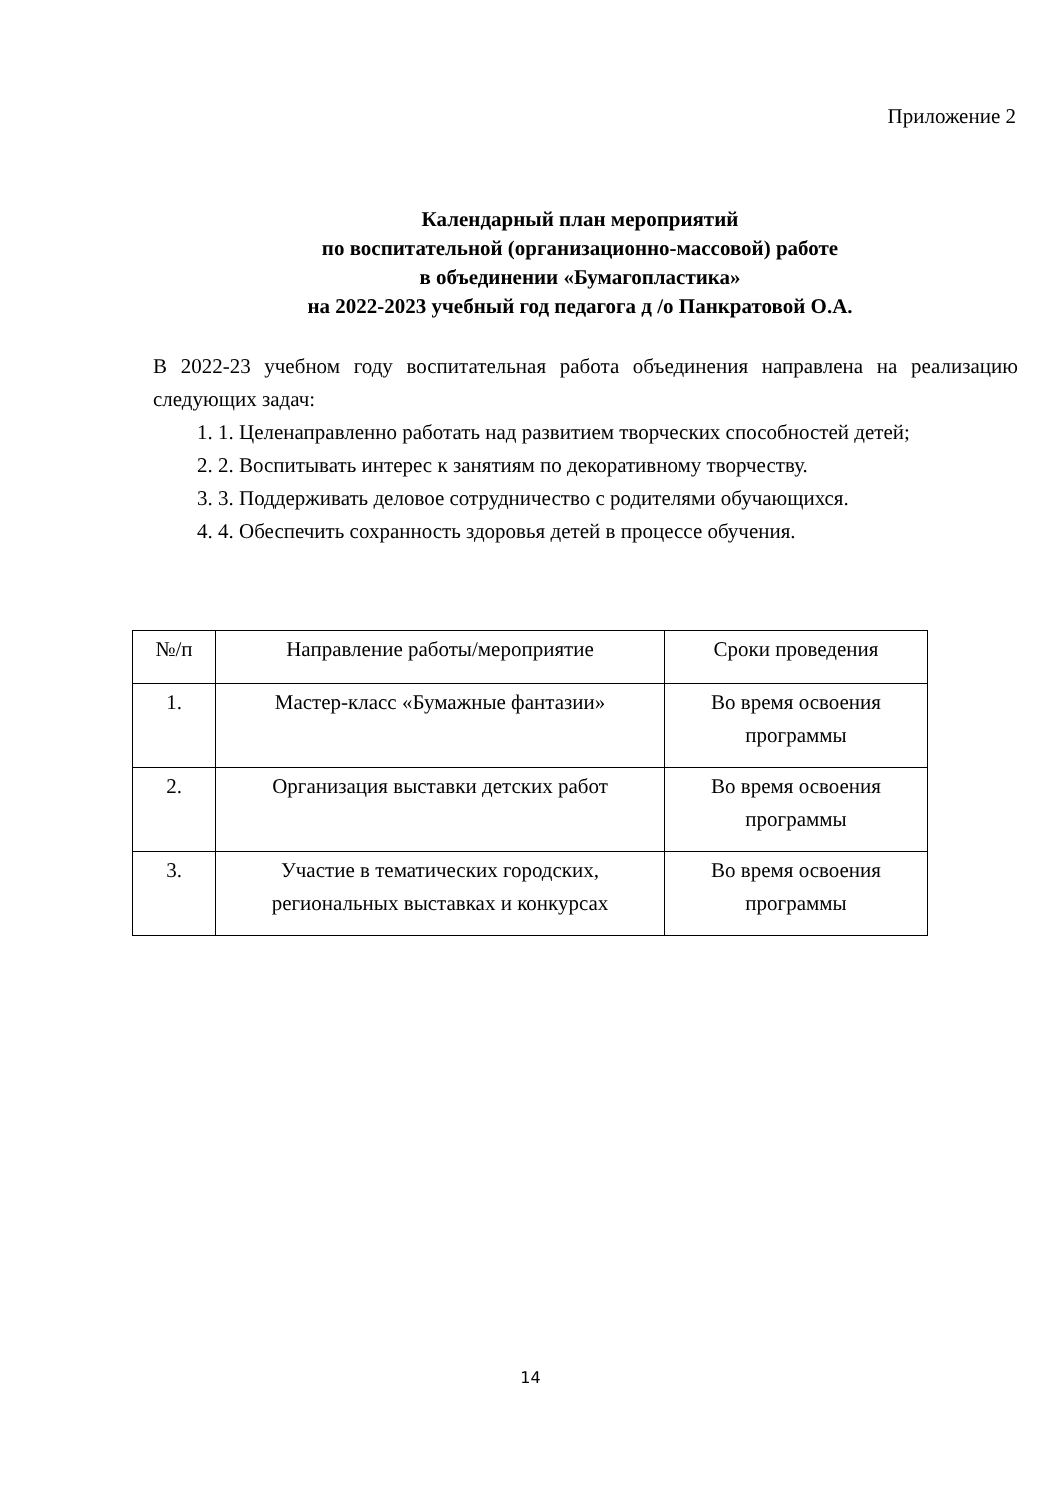Приложение 2
Календарный план мероприятий
по воспитательной (организационно-массовой) работе
в объединении «Бумагопластика»
на 2022-2023 учебный год педагога д /о Панкратовой О.А.
В 2022-23 учебном году воспитательная работа объединения направлена на реализацию следующих задач:
1. 1. Целенаправленно работать над развитием творческих способностей детей;
2. 2. Воспитывать интерес к занятиям по декоративному творчеству.
3. 3. Поддерживать деловое сотрудничество с родителями обучающихся.
4. 4. Обеспечить сохранность здоровья детей в процессе обучения.
| №/п | Направление работы/мероприятие | Сроки проведения |
| --- | --- | --- |
| 1. | Мастер-класс «Бумажные фантазии» | Во время освоения программы |
| 2. | Организация выставки детских работ | Во время освоения программы |
| 3. | Участие в тематических городских, региональных выставках и конкурсах | Во время освоения программы |
14